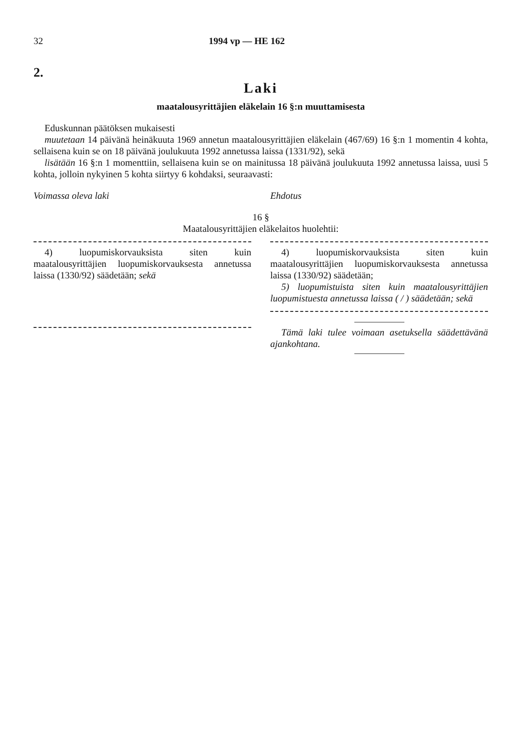32 1994 vp — HE 162
2.
Laki
maatalousyrittäjien eläkelain 16 §:n muuttamisesta
Eduskunnan päätöksen mukaisesti
muutetaan 14 päivänä heinäkuuta 1969 annetun maatalousyrittäjien eläkelain (467/69) 16 §:n 1 momentin 4 kohta, sellaisena kuin se on 18 päivänä joulukuuta 1992 annetussa laissa (1331/92), sekä
lisätään 16 §:n 1 momenttiin, sellaisena kuin se on mainitussa 18 päivänä joulukuuta 1992 annetussa laissa, uusi 5 kohta, jolloin nykyinen 5 kohta siirtyy 6 kohdaksi, seuraavasti:
Voimassa oleva laki Ehdotus
16 §
Maatalousyrittäjien eläkelaitos huolehtii:
4) luopumiskorvauksista siten kuin maatalousyrittäjien luopumiskorvauksesta annetussa laissa (1330/92) säädetään; sekä
4) luopumiskorvauksista siten kuin maatalousyrittäjien luopumiskorvauksesta annetussa laissa (1330/92) säädetään;
5) luopumistuista siten kuin maatalousyrittäjien luopumistuesta annetussa laissa ( / ) säädetään; sekä
Tämä laki tulee voimaan asetuksella säädettävänä ajankohtana.